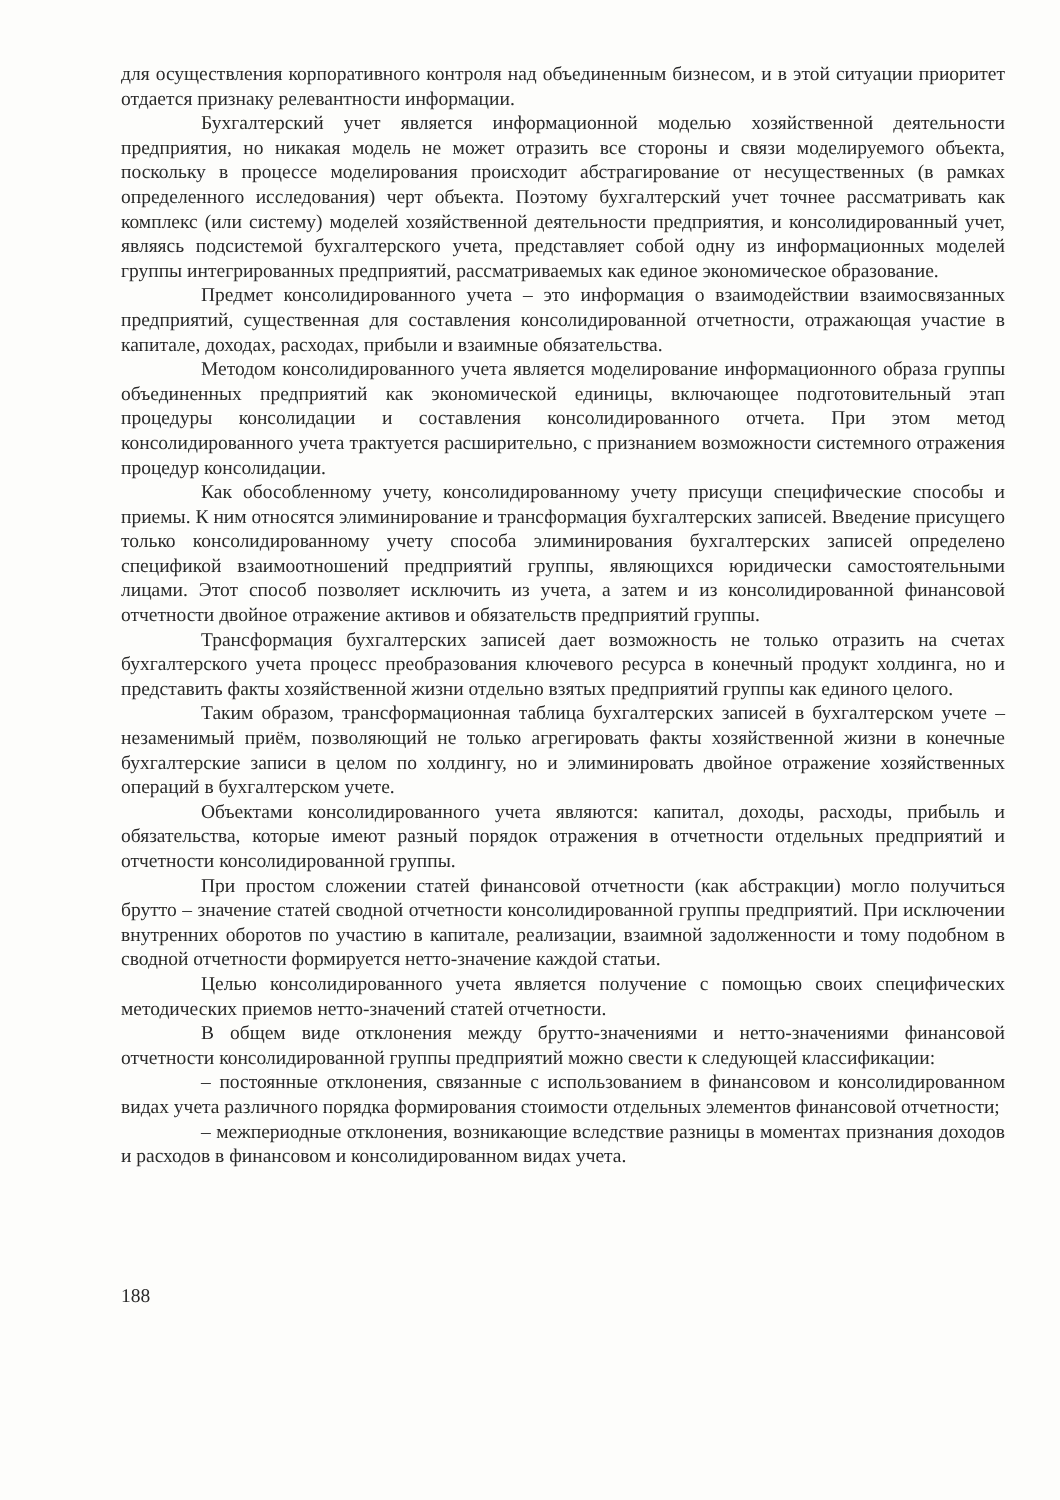для осуществления корпоративного контроля над объединенным бизнесом, и в этой ситуации приоритет отдается признаку релевантности информации.
Бухгалтерский учет является информационной моделью хозяйственной деятельности предприятия, но никакая модель не может отразить все стороны и связи моделируемого объекта, поскольку в процессе моделирования происходит абстрагирование от несущественных (в рамках определенного исследования) черт объекта. Поэтому бухгалтерский учет точнее рассматривать как комплекс (или систему) моделей хозяйственной деятельности предприятия, и консолидированный учет, являясь подсистемой бухгалтерского учета, представляет собой одну из информационных моделей группы интегрированных предприятий, рассматриваемых как единое экономическое образование.
Предмет консолидированного учета – это информация о взаимодействии взаимосвязанных предприятий, существенная для составления консолидированной отчетности, отражающая участие в капитале, доходах, расходах, прибыли и взаимные обязательства.
Методом консолидированного учета является моделирование информационного образа группы объединенных предприятий как экономической единицы, включающее подготовительный этап процедуры консолидации и составления консолидированного отчета. При этом метод консолидированного учета трактуется расширительно, с признанием возможности системного отражения процедур консолидации.
Как обособленному учету, консолидированному учету присущи специфические способы и приемы. К ним относятся элиминирование и трансформация бухгалтерских записей. Введение присущего только консолидированному учету способа элиминирования бухгалтерских записей определено спецификой взаимоотношений предприятий группы, являющихся юридически самостоятельными лицами. Этот способ позволяет исключить из учета, а затем и из консолидированной финансовой отчетности двойное отражение активов и обязательств предприятий группы.
Трансформация бухгалтерских записей дает возможность не только отразить на счетах бухгалтерского учета процесс преобразования ключевого ресурса в конечный продукт холдинга, но и представить факты хозяйственной жизни отдельно взятых предприятий группы как единого целого.
Таким образом, трансформационная таблица бухгалтерских записей в бухгалтерском учете – незаменимый приём, позволяющий не только агрегировать факты хозяйственной жизни в конечные бухгалтерские записи в целом по холдингу, но и элиминировать двойное отражение хозяйственных операций в бухгалтерском учете.
Объектами консолидированного учета являются: капитал, доходы, расходы, прибыль и обязательства, которые имеют разный порядок отражения в отчетности отдельных предприятий и отчетности консолидированной группы.
При простом сложении статей финансовой отчетности (как абстракции) могло получиться брутто – значение статей сводной отчетности консолидированной группы предприятий. При исключении внутренних оборотов по участию в капитале, реализации, взаимной задолженности и тому подобном в сводной отчетности формируется нетто-значение каждой статьи.
Целью консолидированного учета является получение с помощью своих специфических методических приемов нетто-значений статей отчетности.
В общем виде отклонения между брутто-значениями и нетто-значениями финансовой отчетности консолидированной группы предприятий можно свести к следующей классификации:
– постоянные отклонения, связанные с использованием в финансовом и консолидированном видах учета различного порядка формирования стоимости отдельных элементов финансовой отчетности;
– межпериодные отклонения, возникающие вследствие разницы в моментах признания доходов и расходов в финансовом и консолидированном видах учета.
188